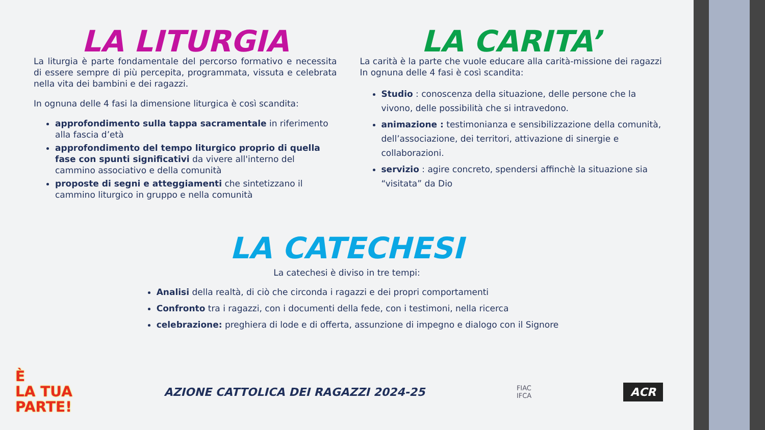LA LITURGIA
La liturgia è parte fondamentale del percorso formativo e necessita di essere sempre di più percepita, programmata, vissuta e celebrata nella vita dei bambini e dei ragazzi.
In ognuna delle 4 fasi la dimensione liturgica è così scandita:
approfondimento sulla tappa sacramentale in riferimento alla fascia d’età
approfondimento del tempo liturgico proprio di quella fase con spunti significativi da vivere all'interno del cammino associativo e della comunità
proposte di segni e atteggiamenti che sintetizzano il cammino liturgico in gruppo e nella comunità
LA CARITA’
La carità è la parte che vuole educare alla carità-missione dei ragazzi
In ognuna delle 4 fasi è così scandita:
Studio : conoscenza della situazione, delle persone che la vivono, delle possibilità che si intravedono.
animazione : testimonianza e sensibilizzazione della comunità, dell’associazione, dei territori, attivazione di sinergie e collaborazioni.
servizio : agire concreto, spendersi affinchè la situazione sia “visitata” da Dio
LA CATECHESI
La catechesi è diviso in tre tempi:
Analisi della realtà, di ciò che circonda i ragazzi e dei propri comportamenti
Confronto tra i ragazzi, con i documenti della fede, con i testimoni, nella ricerca
celebrazione: preghiera di lode e di offerta, assunzione di impegno e dialogo con il Signore
È
LA TUA
PARTE!
AZIONE CATTOLICA DEI RAGAZZI 2024-25
FIAC
IFCA
ACR